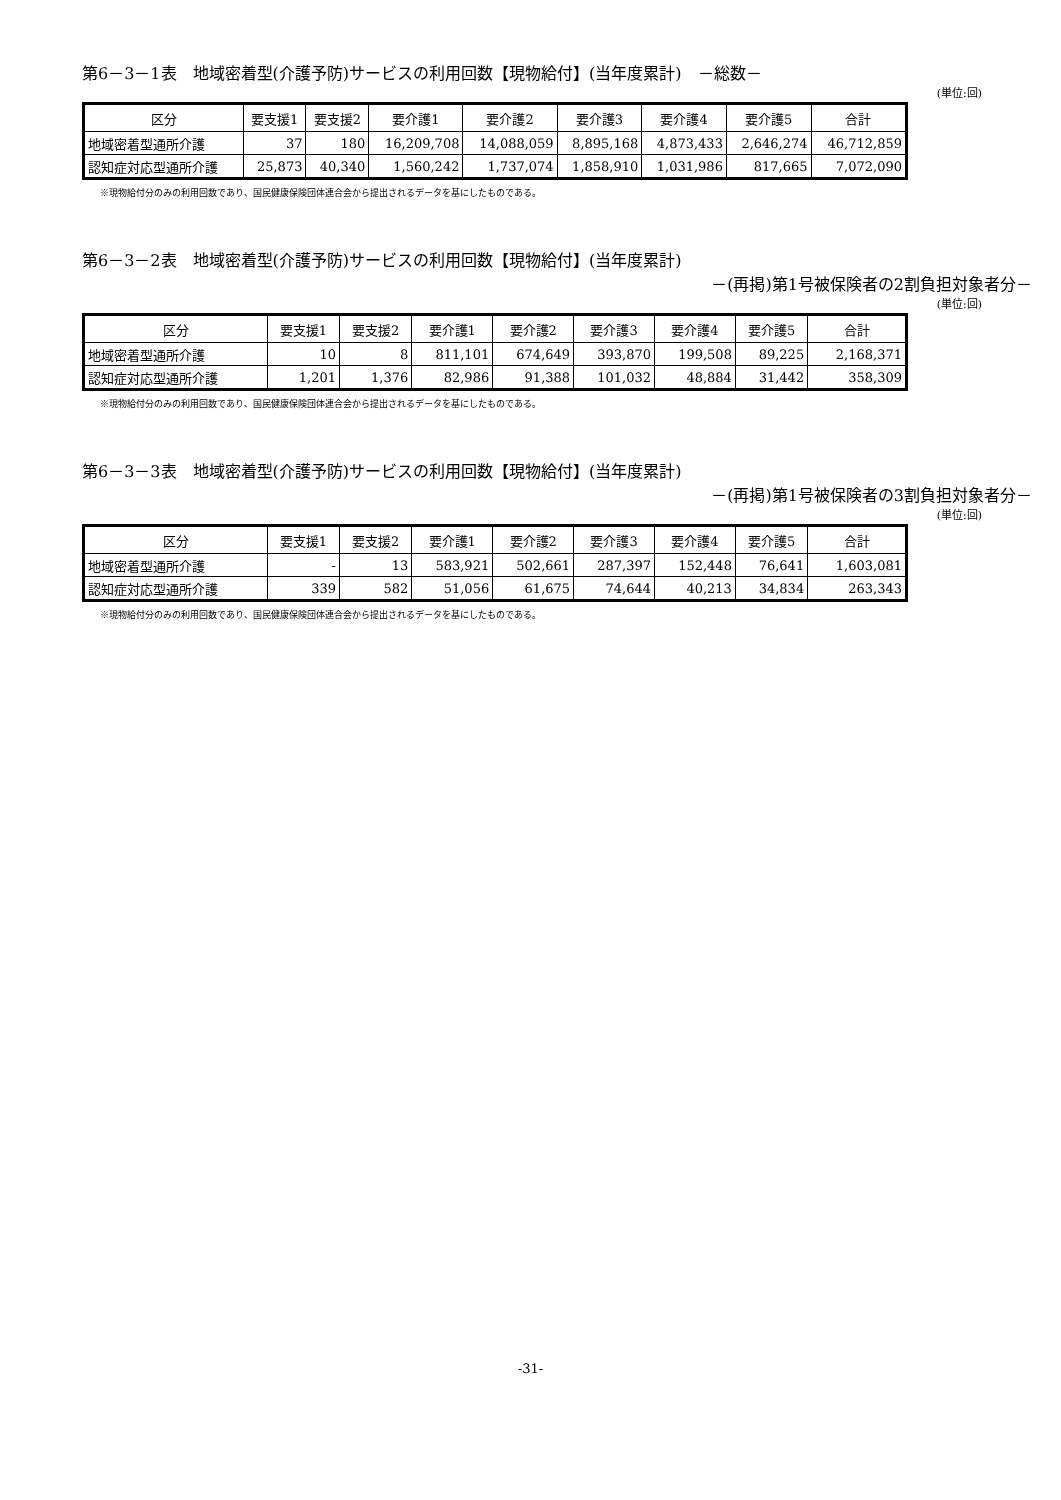第6－3－1表　地域密着型(介護予防)サービスの利用回数【現物給付】(当年度累計)　－総数－
(単位:回)
| 区分 | 要支援1 | 要支援2 | 要介護1 | 要介護2 | 要介護3 | 要介護4 | 要介護5 | 合計 |
| --- | --- | --- | --- | --- | --- | --- | --- | --- |
| 地域密着型通所介護 | 37 | 180 | 16,209,708 | 14,088,059 | 8,895,168 | 4,873,433 | 2,646,274 | 46,712,859 |
| 認知症対応型通所介護 | 25,873 | 40,340 | 1,560,242 | 1,737,074 | 1,858,910 | 1,031,986 | 817,665 | 7,072,090 |
※現物給付分のみの利用回数であり、国民健康保険団体連合会から提出されるデータを基にしたものである。
第6－3－2表　地域密着型(介護予防)サービスの利用回数【現物給付】(当年度累計)
－(再掲)第1号被保険者の2割負担対象者分－
(単位:回)
| 区分 | 要支援1 | 要支援2 | 要介護1 | 要介護2 | 要介護3 | 要介護4 | 要介護5 | 合計 |
| --- | --- | --- | --- | --- | --- | --- | --- | --- |
| 地域密着型通所介護 | 10 | 8 | 811,101 | 674,649 | 393,870 | 199,508 | 89,225 | 2,168,371 |
| 認知症対応型通所介護 | 1,201 | 1,376 | 82,986 | 91,388 | 101,032 | 48,884 | 31,442 | 358,309 |
※現物給付分のみの利用回数であり、国民健康保険団体連合会から提出されるデータを基にしたものである。
第6－3－3表　地域密着型(介護予防)サービスの利用回数【現物給付】(当年度累計)
－(再掲)第1号被保険者の3割負担対象者分－
(単位:回)
| 区分 | 要支援1 | 要支援2 | 要介護1 | 要介護2 | 要介護3 | 要介護4 | 要介護5 | 合計 |
| --- | --- | --- | --- | --- | --- | --- | --- | --- |
| 地域密着型通所介護 | - | 13 | 583,921 | 502,661 | 287,397 | 152,448 | 76,641 | 1,603,081 |
| 認知症対応型通所介護 | 339 | 582 | 51,056 | 61,675 | 74,644 | 40,213 | 34,834 | 263,343 |
※現物給付分のみの利用回数であり、国民健康保険団体連合会から提出されるデータを基にしたものである。
-31-